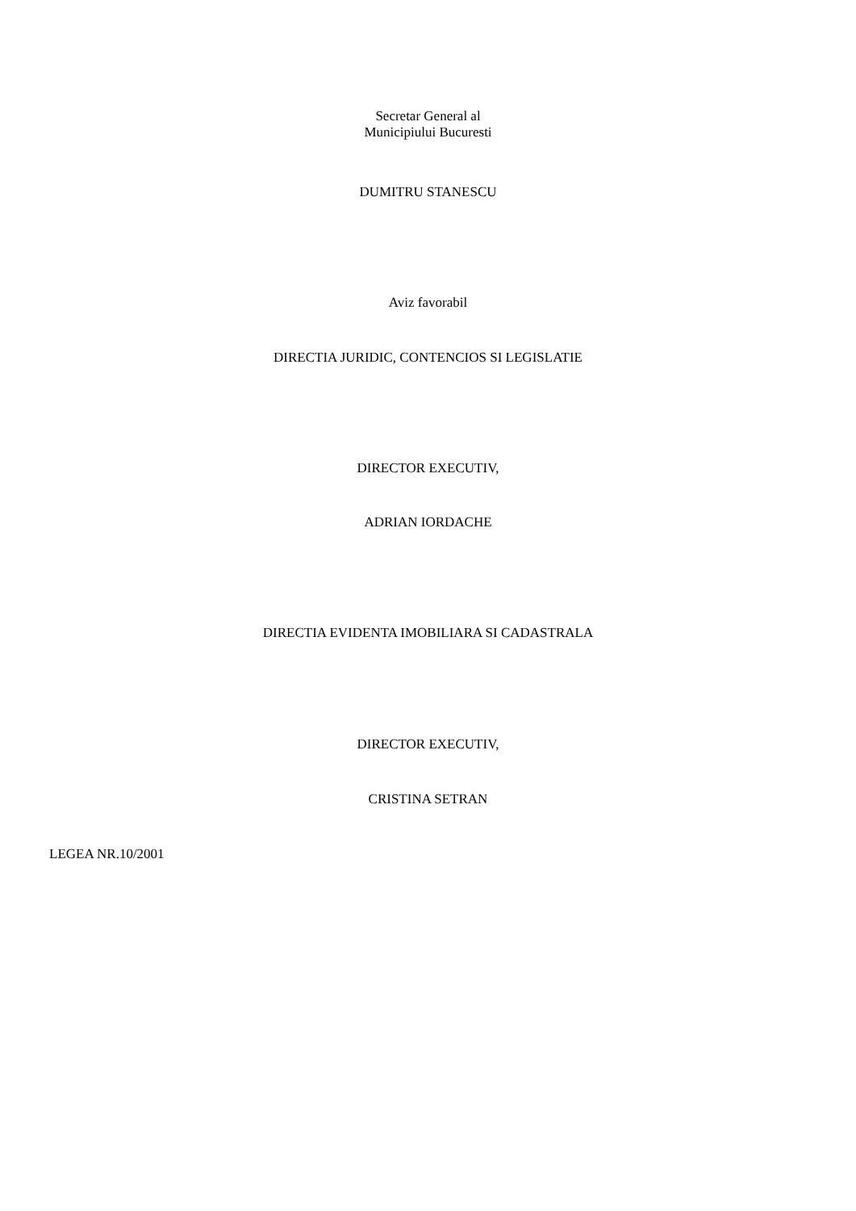Secretar General al
Municipiului Bucuresti
DUMITRU STANESCU
Aviz favorabil
DIRECTIA JURIDIC, CONTENCIOS SI LEGISLATIE
DIRECTOR EXECUTIV,
ADRIAN IORDACHE
DIRECTIA EVIDENTA IMOBILIARA SI CADASTRALA
DIRECTOR EXECUTIV,
CRISTINA SETRAN
LEGEA NR.10/2001